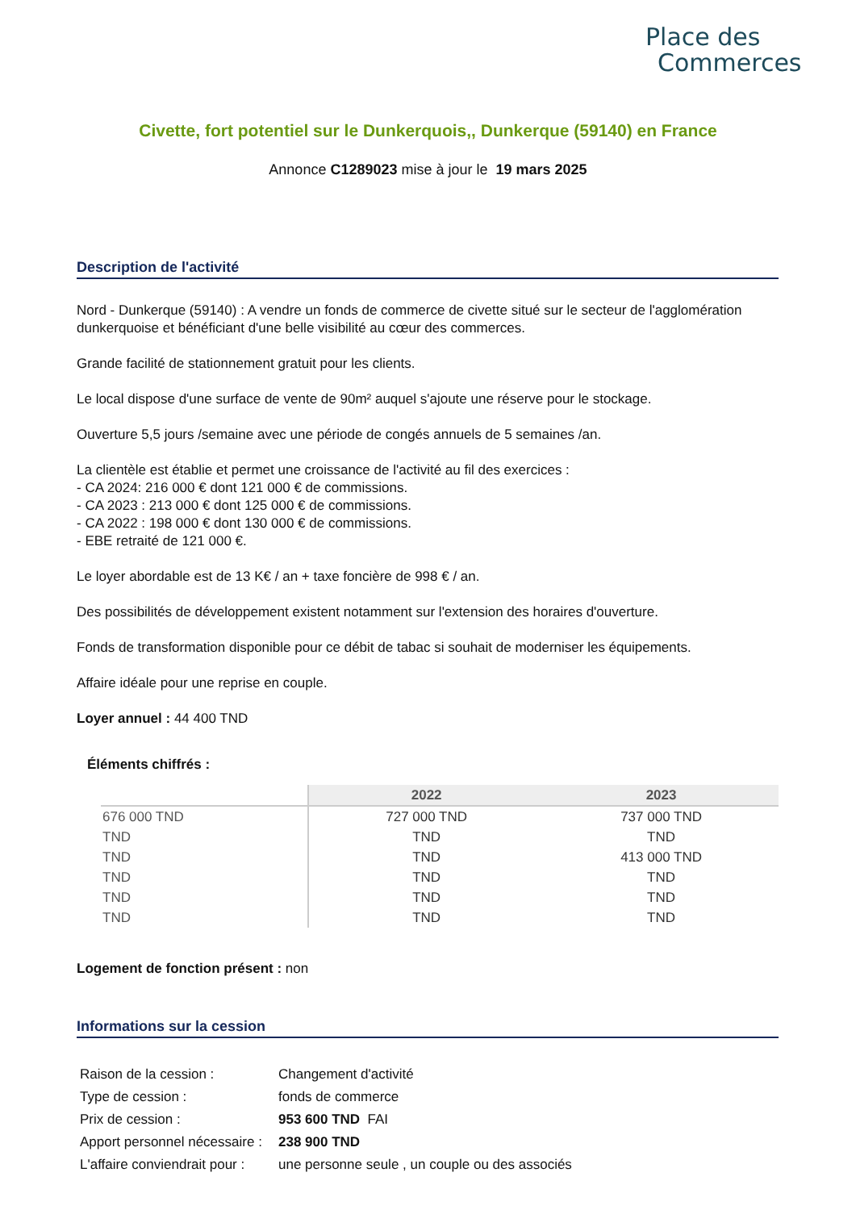Place des
Commerces
Civette, fort potentiel sur le Dunkerquois,, Dunkerque (59140) en France
Annonce C1289023 mise à jour le 19 mars 2025
Description de l'activité
Nord - Dunkerque (59140) : A vendre un fonds de commerce de civette situé sur le secteur de l'agglomération dunkerquoise et bénéficiant d'une belle visibilité au cœur des commerces.
Grande facilité de stationnement gratuit pour les clients.
Le local dispose d'une surface de vente de 90m² auquel s'ajoute une réserve pour le stockage.
Ouverture 5,5 jours /semaine avec une période de congés annuels de 5 semaines /an.
La clientèle est établie et permet une croissance de l'activité au fil des exercices :
- CA 2024: 216 000 € dont 121 000 € de commissions.
- CA 2023 : 213 000 € dont 125 000 € de commissions.
- CA 2022 : 198 000 € dont 130 000 € de commissions.
- EBE retraité de 121 000 €.
Le loyer abordable est de 13 K€ / an + taxe foncière de 998 € / an.
Des possibilités de développement existent notamment sur l'extension des horaires d'ouverture.
Fonds de transformation disponible pour ce débit de tabac si souhait de moderniser les équipements.
Affaire idéale pour une reprise en couple.
Loyer annuel : 44 400 TND
Éléments chiffrés :
| | 2022 | 2023 |
| --- | --- | --- |
| 676 000 TND | 727 000 TND | 737 000 TND |
| TND | TND | TND |
| TND | TND | 413 000 TND |
| TND | TND | TND |
| TND | TND | TND |
| TND | TND | TND |
Logement de fonction présent : non
Informations sur la cession
| Raison de la cession : | Changement d'activité |
| Type de cession : | fonds de commerce |
| Prix de cession : | 953 600 TND FAI |
| Apport personnel nécessaire : | 238 900 TND |
| L'affaire conviendrait pour : | une personne seule , un couple ou des associés |